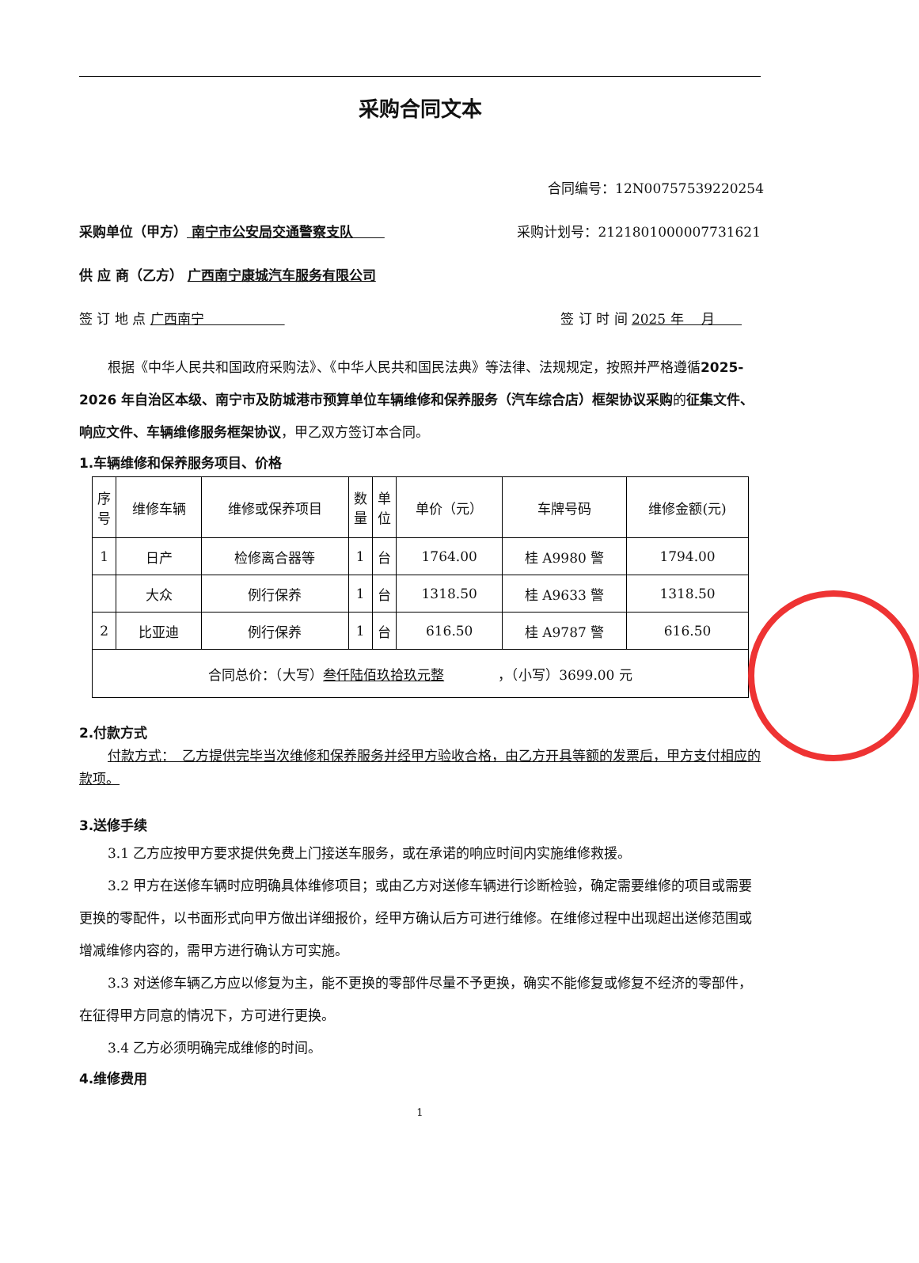采购合同文本
合同编号：12N007575392202​54
采购单位（甲方） 南宁市公安局交通警察支队 　　采购计划号：2121801000007731621
供 应 商（乙方） 广西南宁康城汽车服务有限公司
签 订 地 点 广西南宁　　　　　　签 订 时 间 2025 年　 月　　
根据《中华人民共和国政府采购法》、《中华人民共和国民法典》等法律、法规规定，按照并严格遵循2025-2026 年自治区本级、南宁市及防城港市预算单位车辆维修和保养服务（汽车综合店）框架协议采购的征集文件、响应文件、车辆维修服务框架协议，甲乙双方签订本合同。
1.车辆维修和保养服务项目、价格
| 序 号 | 维修车辆 | 维修或保养项目 | 数 量 | 单 位 | 单价（元） | 车牌号码 | 维修金额(元) |
| --- | --- | --- | --- | --- | --- | --- | --- |
| 1 | 日产 | 检修离合器等 | 1 | 台 | 1764.00 | 桂 A9980 警 | 1794.00 |
| | 大众 | 例行保养 | 1 | 台 | 1318.50 | 桂 A9633 警 | 1318.50 |
| 2 | 比亚迪 | 例行保养 | 1 | 台 | 616.50 | 桂 A9787 警 | 616.50 |
| 合同总价：（大写） 叁仟陆佰玖拾玖元整 ，（小写）3699.00 元 | | | | | | | |
2.付款方式
付款方式：　乙方提供完毕当次维修和保养服务并经甲方验收合格，由乙方开具等额的发票后，甲方支付相应的款项。
3.送修手续
3.1 乙方应按甲方要求提供免费上门接送车服务，或在承诺的响应时间内实施维修救援。
3.2 甲方在送修车辆时应明确具体维修项目；或由乙方对送修车辆进行诊断检验，确定需要维修的项目或需要更换的零配件，以书面形式向甲方做出详细报价，经甲方确认后方可进行维修。在维修过程中出现超出送修范围或增减维修内容的，需甲方进行确认方可实施。
3.3 对送修车辆乙方应以修复为主，能不更换的零部件尽量不予更换，确实不能修复或修复不经济的零部件，在征得甲方同意的情况下，方可进行更换。
3.4 乙方必须明确完成维修的时间。
4.维修费用
1